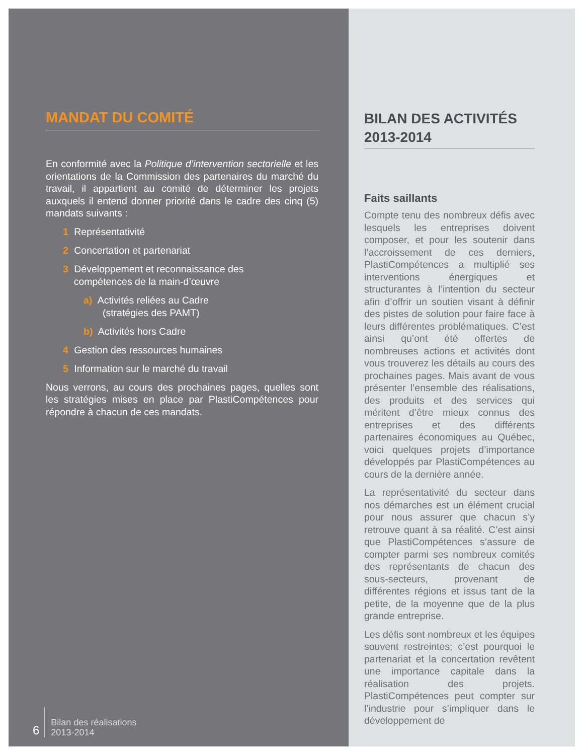MANDAT DU COMITÉ
En conformité avec la Politique d’intervention sectorielle et les orientations de la Commission des partenaires du marché du travail, il appartient au comité de déterminer les projets auxquels il entend donner priorité dans le cadre des cinq (5) mandats suivants :
1 Représentativité
2 Concertation et partenariat
3 Développement et reconnaissance des
compétences de la main-d’œuvre
a) Activités reliées au Cadre
(stratégies des PAMT)
b) Activités hors Cadre
4 Gestion des ressources humaines
5 Information sur le marché du travail
Nous verrons, au cours des prochaines pages, quelles sont les stratégies mises en place par PlastiCompétences pour répondre à chacun de ces mandats.
6
Bilan des réalisations
2013-2014
BILAN DES ACTIVITÉS 2013-2014
Faits saillants
Compte tenu des nombreux défis avec lesquels les entreprises doivent composer, et pour les soutenir dans l’accroissement de ces derniers, PlastiCompétences a multiplié ses interventions énergiques et structurantes à l’intention du secteur afin d’offrir un soutien visant à définir des pistes de solution pour faire face à leurs différentes problématiques. C’est ainsi qu’ont été offertes de nombreuses actions et activités dont vous trouverez les détails au cours des prochaines pages. Mais avant de vous présenter l’ensemble des réalisations, des produits et des services qui méritent d’être mieux connus des entreprises et des différents partenaires économiques au Québec, voici quelques projets d’importance développés par PlastiCompétences au cours de la dernière année.
La représentativité du secteur dans nos démarches est un élément crucial pour nous assurer que chacun s’y retrouve quant à sa réalité. C’est ainsi que PlastiCompétences s’assure de compter parmi ses nombreux comités des représentants de chacun des sous-secteurs, provenant de différentes régions et issus tant de la petite, de la moyenne que de la plus grande entreprise.
Les défis sont nombreux et les équipes souvent restreintes; c’est pourquoi le partenariat et la concertation revêtent une importance capitale dans la réalisation des projets. PlastiCompétences peut compter sur l’industrie pour s’impliquer dans le développement de